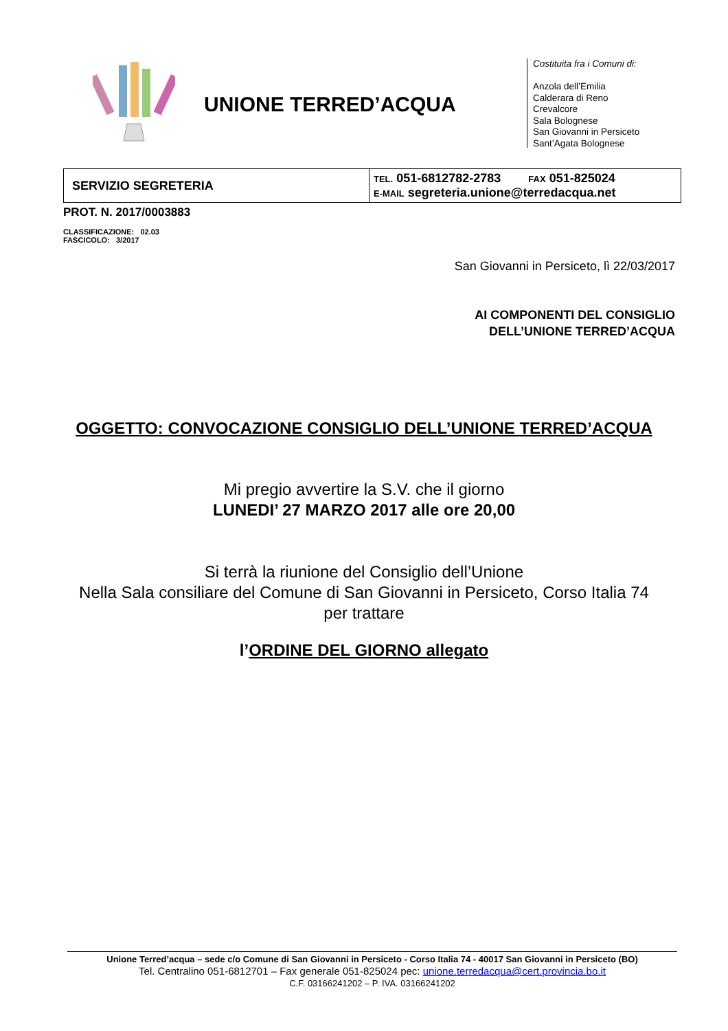UNIONE TERRED’ACQUA
Costituita fra i Comuni di:
Anzola dell’Emilia
Calderara di Reno
Crevalcore
Sala Bolognese
San Giovanni in Persiceto
Sant’Agata Bolognese
| SERVIZIO SEGRETERIA | TEL. 051-6812782-2783 FAX 051-825024 E-MAIL segreteria.unione@terredacqua.net |
PROT. N. 2017/0003883
CLASSIFICAZIONE: 02.03
FASCICOLO: 3/2017
San Giovanni in Persiceto, lì 22/03/2017
AI COMPONENTI DEL CONSIGLIO
DELL’UNIONE TERRED’ACQUA
OGGETTO: CONVOCAZIONE CONSIGLIO DELL’UNIONE TERRED’ACQUA
Mi pregio avvertire la S.V. che il giorno
LUNEDI’ 27 MARZO 2017 alle ore 20,00
Si terrà la riunione del Consiglio dell’Unione
Nella Sala consiliare del Comune di San Giovanni in Persiceto, Corso Italia 74
per trattare
l’ORDINE DEL GIORNO allegato
Unione Terred’acqua – sede c/o Comune di San Giovanni in Persiceto - Corso Italia 74 - 40017 San Giovanni in Persiceto (BO)
Tel. Centralino 051-6812701 – Fax generale 051-825024 pec: unione.terredacqua@cert.provincia.bo.it
C.F. 03166241202 – P. IVA. 03166241202